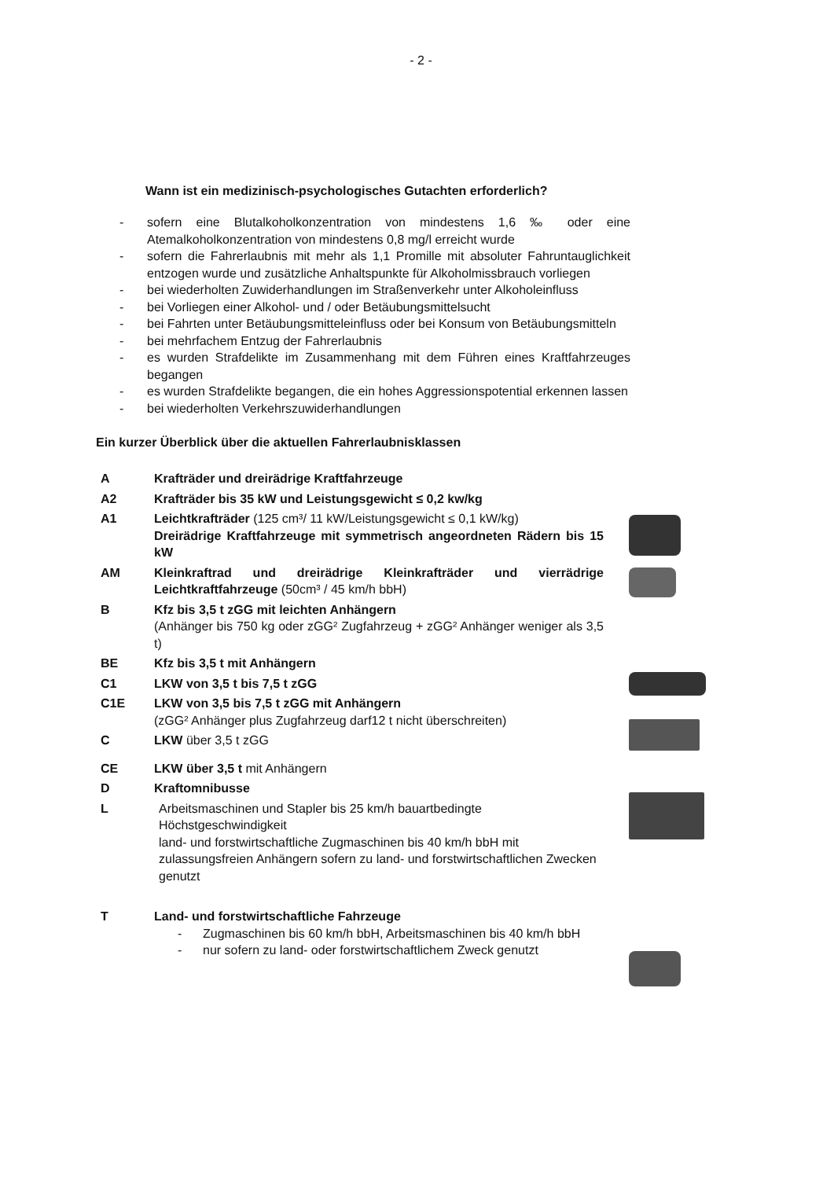- 2 -
Wann ist ein medizinisch-psychologisches Gutachten erforderlich?
- sofern eine Blutalkoholkonzentration von mindestens 1,6 ‰ oder eine Atemalkoholkonzentration von mindestens 0,8 mg/l erreicht wurde
- sofern die Fahrerlaubnis mit mehr als 1,1 Promille mit absoluter Fahruntauglichkeit entzogen wurde und zusätzliche Anhaltspunkte für Alkoholmissbrauch vorliegen
- bei wiederholten Zuwiderhandlungen im Straßenverkehr unter Alkoholeinfluss
- bei Vorliegen einer Alkohol- und / oder Betäubungsmittelsucht
- bei Fahrten unter Betäubungsmitteleinfluss oder bei Konsum von Betäubungsmitteln
- bei mehrfachem Entzug der Fahrerlaubnis
- es wurden Strafdelikte im Zusammenhang mit dem Führen eines Kraftfahrzeuges begangen
- es wurden Strafdelikte begangen, die ein hohes Aggressionspotential erkennen lassen
- bei wiederholten Verkehrszuwiderhandlungen
Ein kurzer Überblick über die aktuellen Fahrerlaubnisklassen
A Krafträder und dreirädrige Kraftfahrzeuge
A2 Krafträder bis 35 kW und Leistungsgewicht ≤ 0,2 kw/kg
A1 Leichtkrafträder (125 cm³/ 11 kW/Leistungsgewicht ≤ 0,1 kW/kg)
Dreirädrige Kraftfahrzeuge mit symmetrisch angeordneten Rädern bis 15 kW
AM Kleinkraftrad und dreirädrige Kleinkrafträder und vierrädrige Leichtkraftfahrzeuge (50cm³ / 45 km/h bbH)
B Kfz bis 3,5 t zGG mit leichten Anhängern
(Anhänger bis 750 kg oder zGG² Zugfahrzeug + zGG² Anhänger weniger als 3,5 t)
BE Kfz bis 3,5 t mit Anhängern
C1 LKW von 3,5 t bis 7,5 t zGG
C1E LKW von 3,5 bis 7,5 t zGG mit Anhängern
(zGG² Anhänger plus Zugfahrzeug darf12 t nicht überschreiten)
C LKW über 3,5 t zGG
CE LKW über 3,5 t mit Anhängern
D Kraftomnibusse
L Arbeitsmaschinen und Stapler bis 25 km/h bauartbedingte Höchstgeschwindigkeit
land- und forstwirtschaftliche Zugmaschinen bis 40 km/h bbH mit zulassungsfreien Anhängern sofern zu land- und forstwirtschaftlichen Zwecken genutzt
T Land- und forstwirtschaftliche Fahrzeuge
- Zugmaschinen bis 60 km/h bbH, Arbeitsmaschinen bis 40 km/h bbH
- nur sofern zu land- oder forstwirtschaftlichem Zweck genutzt